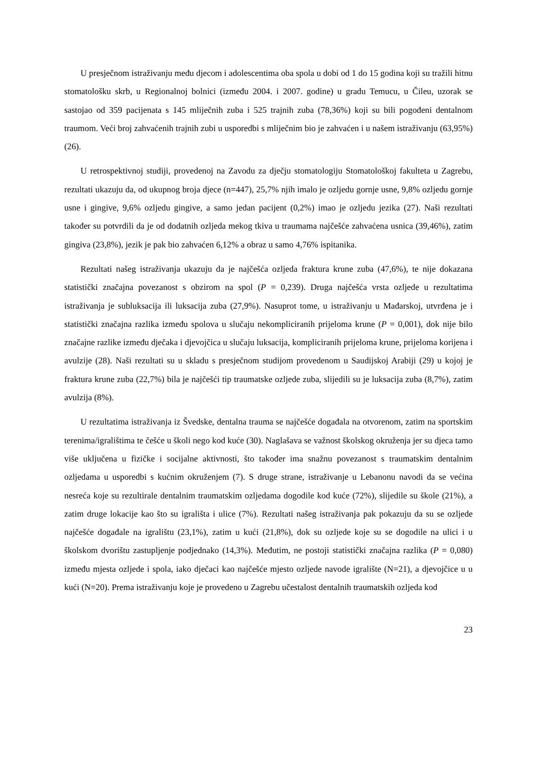U presječnom istraživanju među djecom i adolescentima oba spola u dobi od 1 do 15 godina koji su tražili hitnu stomatološku skrb, u Regionalnoj bolnici (između 2004. i 2007. godine) u gradu Temucu, u Čileu, uzorak se sastojao od 359 pacijenata s 145 mliječnih zuba i 525 trajnih zuba (78,36%) koji su bili pogođeni dentalnom traumom. Veći broj zahvaćenih trajnih zubi u usporedbi s mliječnim bio je zahvaćen i u našem istraživanju (63,95%) (26).
U retrospektivnoj studiji, provedenoj na Zavodu za dječju stomatologiju Stomatološkoj fakulteta u Zagrebu, rezultati ukazuju da, od ukupnog broja djece (n=447), 25,7% njih imalo je ozljedu gornje usne, 9,8% ozljedu gornje usne i gingive, 9,6% ozljedu gingive, a samo jedan pacijent (0,2%) imao je ozljedu jezika (27). Naši rezultati također su potvrdili da je od dodatnih ozljeda mekog tkiva u traumama najčešće zahvaćena usnica (39,46%), zatim gingiva (23,8%), jezik je pak bio zahvaćen 6,12% a obraz u samo 4,76% ispitanika.
Rezultati našeg istraživanja ukazuju da je najčešća ozljeda fraktura krune zuba (47,6%), te nije dokazana statistički značajna povezanost s obzirom na spol (P = 0,239). Druga najčešća vrsta ozljede u rezultatima istraživanja je subluksacija ili luksacija zuba (27,9%). Nasuprot tome, u istraživanju u Mađarskoj, utvrđena je i statistički značajna razlika između spolova u slučaju nekompliciranih prijeloma krune (P = 0,001), dok nije bilo značajne razlike između dječaka i djevojčica u slučaju luksacija, kompliciranih prijeloma krune, prijeloma korijena i avulzije (28). Naši rezultati su u skladu s presječnom studijom provedenom u Saudijskoj Arabiji (29) u kojoj je fraktura krune zuba (22,7%) bila je najčešći tip traumatske ozljede zuba, slijedili su je luksacija zuba (8,7%), zatim avulzija (8%).
U rezultatima istraživanja iz Švedske, dentalna trauma se najčešće događala na otvorenom, zatim na sportskim terenima/igralištima te češće u školi nego kod kuće (30). Naglašava se važnost školskog okruženja jer su djeca tamo više uključena u fizičke i socijalne aktivnosti, što također ima snažnu povezanost s traumatskim dentalnim ozljedama u usporedbi s kućnim okruženjem (7). S druge strane, istraživanje u Lebanonu navodi da se većina nesreća koje su rezultirale dentalnim traumatskim ozljedama dogodile kod kuće (72%), slijedile su škole (21%), a zatim druge lokacije kao što su igrališta i ulice (7%). Rezultati našeg istraživanja pak pokazuju da su se ozljede najčešće događale na igralištu (23,1%), zatim u kući (21,8%), dok su ozljede koje su se dogodile na ulici i u školskom dvorištu zastupljenje podjednako (14,3%). Međutim, ne postoji statistički značajna razlika (P = 0,080) između mjesta ozljede i spola, iako dječaci kao najčešće mjesto ozljede navode igralište (N=21), a djevojčice u u kući (N=20). Prema istraživanju koje je provedeno u Zagrebu učestalost dentalnih traumatskih ozljeda kod
23